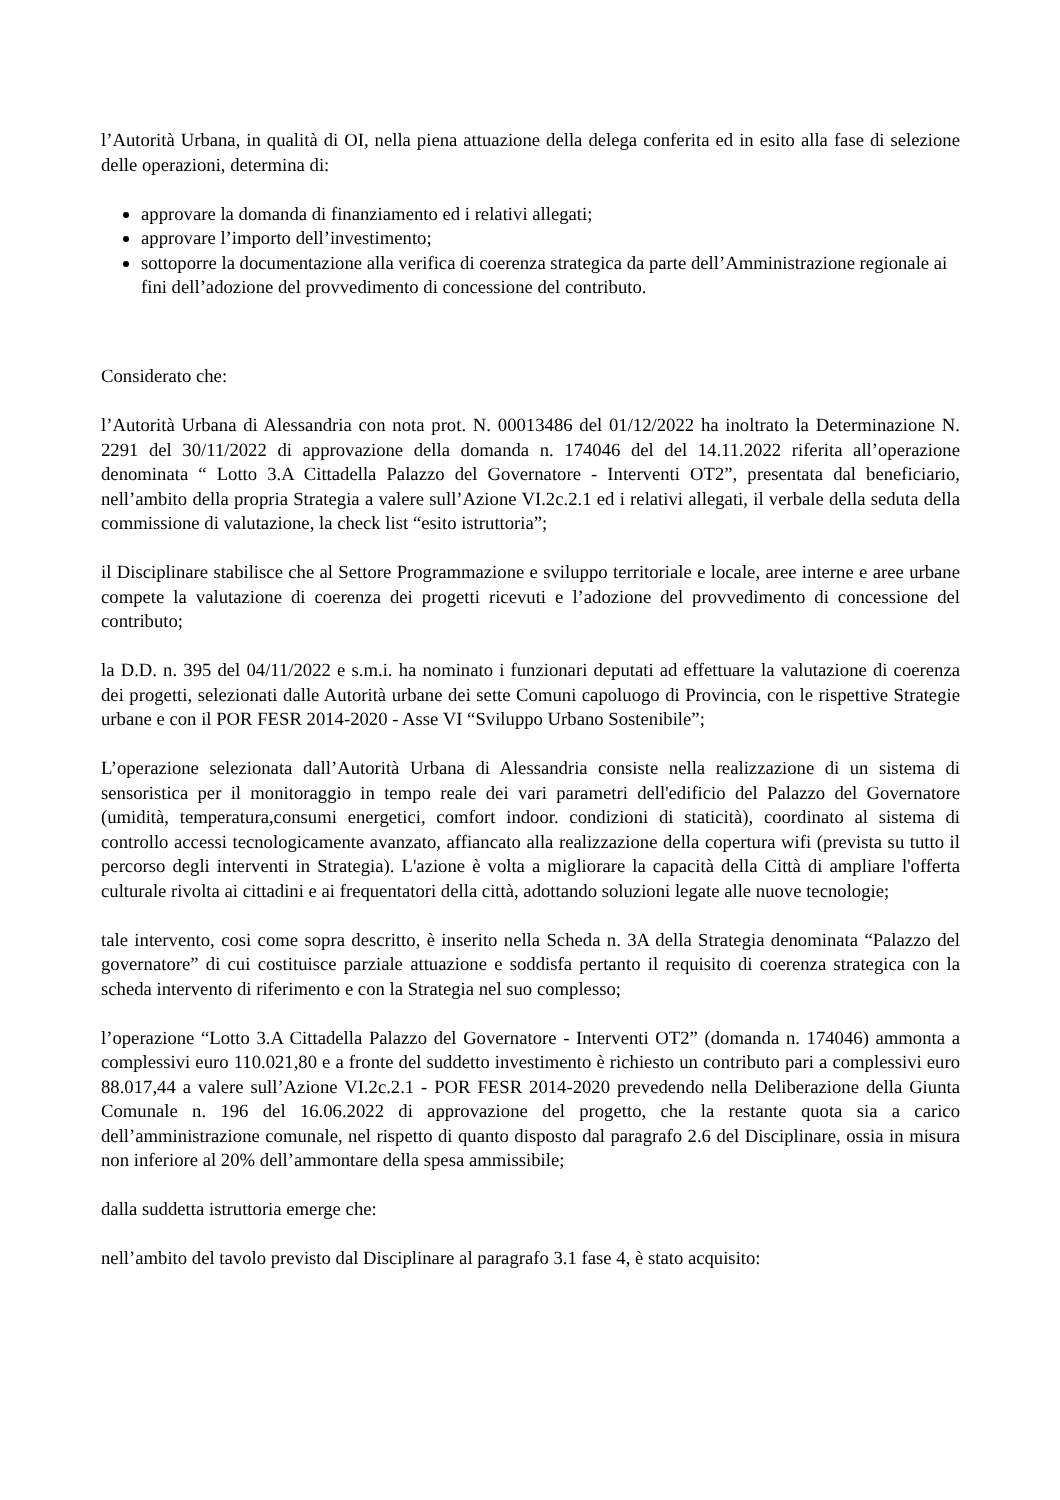l’Autorità Urbana, in qualità di OI, nella piena attuazione della delega conferita ed in esito alla fase di selezione delle operazioni, determina di:
approvare la domanda di finanziamento ed i relativi allegati;
approvare l’importo dell’investimento;
sottoporre la documentazione alla verifica di coerenza strategica da parte dell’Amministrazione regionale ai fini dell’adozione del provvedimento di concessione del contributo.
Considerato che:
l’Autorità Urbana di Alessandria con nota prot. N. 00013486 del 01/12/2022 ha inoltrato la Determinazione N. 2291 del 30/11/2022 di approvazione della domanda n. 174046 del del 14.11.2022 riferita all’operazione denominata “ Lotto 3.A Cittadella Palazzo del Governatore - Interventi OT2”, presentata dal beneficiario, nell’ambito della propria Strategia a valere sull’Azione VI.2c.2.1 ed i relativi allegati, il verbale della seduta della commissione di valutazione, la check list “esito istruttoria”;
il Disciplinare stabilisce che al Settore Programmazione e sviluppo territoriale e locale, aree interne e aree urbane compete la valutazione di coerenza dei progetti ricevuti e l’adozione del provvedimento di concessione del contributo;
la D.D. n. 395 del 04/11/2022 e s.m.i. ha nominato i funzionari deputati ad effettuare la valutazione di coerenza dei progetti, selezionati dalle Autorità urbane dei sette Comuni capoluogo di Provincia, con le rispettive Strategie urbane e con il POR FESR 2014-2020 - Asse VI “Sviluppo Urbano Sostenibile”;
L’operazione selezionata dall’Autorità Urbana di Alessandria consiste nella realizzazione di un sistema di sensoristica per il monitoraggio in tempo reale dei vari parametri dell'edificio del Palazzo del Governatore (umidità, temperatura,consumi energetici, comfort indoor. condizioni di staticità), coordinato al sistema di controllo accessi tecnologicamente avanzato, affiancato alla realizzazione della copertura wifi (prevista su tutto il percorso degli interventi in Strategia). L'azione è volta a migliorare la capacità della Città di ampliare l'offerta culturale rivolta ai cittadini e ai frequentatori della città, adottando soluzioni legate alle nuove tecnologie;
tale intervento, cosi come sopra descritto, è inserito nella Scheda n. 3A della Strategia denominata “Palazzo del governatore” di cui costituisce parziale attuazione e soddisfa pertanto il requisito di coerenza strategica con la scheda intervento di riferimento e con la Strategia nel suo complesso;
l’operazione “Lotto 3.A Cittadella Palazzo del Governatore - Interventi OT2” (domanda n. 174046) ammonta a complessivi euro 110.021,80 e a fronte del suddetto investimento è richiesto un contributo pari a complessivi euro 88.017,44 a valere sull’Azione VI.2c.2.1 - POR FESR 2014-2020 prevedendo nella Deliberazione della Giunta Comunale n. 196 del 16.06.2022 di approvazione del progetto, che la restante quota sia a carico dell’amministrazione comunale, nel rispetto di quanto disposto dal paragrafo 2.6 del Disciplinare, ossia in misura non inferiore al 20% dell’ammontare della spesa ammissibile;
dalla suddetta istruttoria emerge che:
nell’ambito del tavolo previsto dal Disciplinare al paragrafo 3.1 fase 4, è stato acquisito: